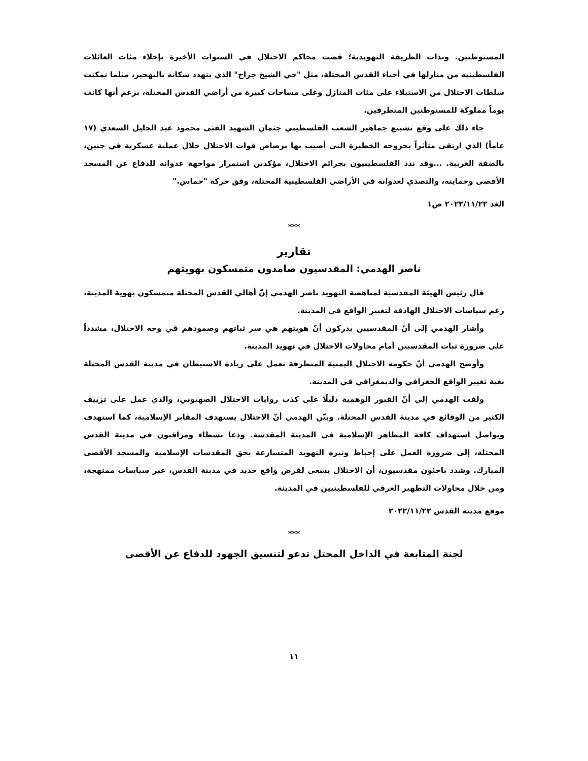المستوطنين. وبذات الطريقة التهويدية؛ قضت محاكم الاحتلال في السنوات الأخيرة بإخلاء مئات العائلات الفلسطينية من منازلها في أحياء القدس المحتلة، مثل "حي الشيخ جراح" الذي يتهدد سكانه بالتهجير، مثلما تمكنت سلطات الاحتلال من الاستيلاء على مئات المنازل وعلى مساحات كبيرة من أراضي القدس المحتلة، بزعم أنها كانت يوماً مملوكة للمستوطنين المتطرفين.
جاء ذلك على وقع تشييع جماهير الشعب الفلسطيني جثمان الشهيد الفتى محمود عبد الجليل السعدي (١٧ عاماً) الذي ارتقى متأثراً بجروحه الخطيرة التي أصيب بها برصاص قوات الاحتلال خلال عملية عسكرية في جنين، بالضفة الغربية. ...وقد ندد الفلسطينيون بجرائم الاحتلال، مؤكدين استمرار مواجهة عدوانه للدفاع عن المسجد الأقصى وحمايته، والتصدي لعدوانه في الأراضي الفلسطينية المحتلة، وفق حركة "حماس."
الغد ٢٠٢٢/١١/٢٢ ص١
***
تقارير
ناصر الهدمي: المقدسيون صامدون متمسكون بهويتهم
قال رئيس الهيئة المقدسية لمناهضة التهويد ناصر الهدمي إنّ أهالي القدس المحتلة متمسكون بهوية المدينة، رغم سياسات الاحتلال الهادفة لتغيير الواقع في المدينة.
وأشار الهدمي إلى أنّ المقدسيين يدركون أنّ هويتهم هي سر ثباتهم وصمودهم في وجه الاحتلال، مشدداً على ضرورة ثبات المقدسيين أمام محاولات الاحتلال في تهويد المدينة.
وأوضح الهدمي أنّ حكومة الاحتلال اليمنية المتطرفة تعمل على زيادة الاستيطان في مدينة القدس المحتلة بغية تغيير الواقع الجغرافي والديمغرافي في المدينة.
ولفت الهدمي إلى أنّ القبور الوهمية دليلًا على كذب روايات الاحتلال الصهيوني، والذي عمل على تزييف الكثير من الوقائع في مدينة القدس المحتلة. وبيّن الهدمي أنّ الاحتلال يستهدف المقابر الإسلامية، كما استهدف ويواصل استهداف كافة المظاهر الإسلامية في المدينة المقدسة. ودعا نشطاء ومراقبون في مدينة القدس المحتلة، إلى ضرورة العمل على إحباط وتيرة التهويد المتسارعة بحق المقدسات الإسلامية والمسجد الأقصى المبارك. وشدد باحثون مقدسيون، أن الاحتلال يسعى لفرض واقع جديد في مدينة القدس، عبر سياسات ممنهجة، ومن خلال محاولات التطهير العرقي للفلسطينيين في المدينة.
موقع مدينة القدس ٢٠٢٢/١١/٢٢
***
لجنة المتابعة في الداخل المحتل تدعو لتنسيق الجهود للدفاع عن الأقصى
١١